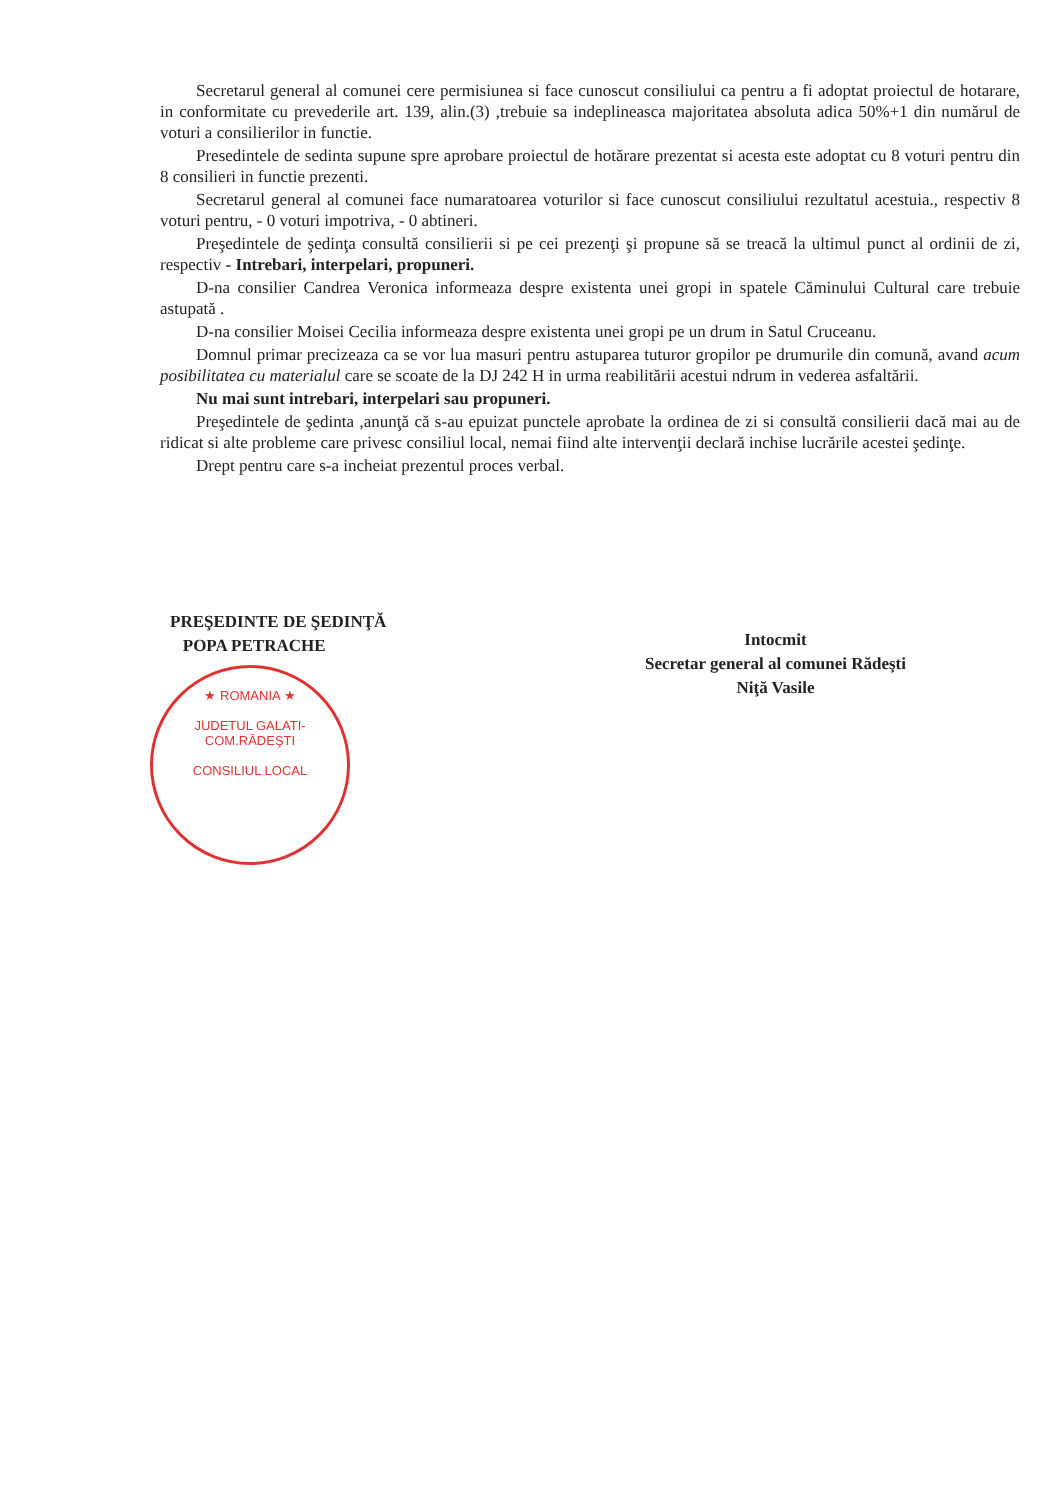Secretarul general al comunei cere permisiunea si face cunoscut consiliului ca pentru a fi adoptat proiectul de hotarare, in conformitate cu prevederile art. 139, alin.(3) ,trebuie sa indeplineasca majoritatea absoluta adica 50%+1 din numărul de voturi a consilierilor in functie.
Presedintele de sedinta supune spre aprobare proiectul de hotărare prezentat si acesta este adoptat cu 8 voturi pentru din 8 consilieri in functie prezenti.
Secretarul general al comunei face numaratoarea voturilor si face cunoscut consiliului rezultatul acestuia., respectiv 8 voturi pentru, - 0 voturi impotriva, - 0 abtineri.
Preşedintele de şedinţa consultă consilierii si pe cei prezenţi şi propune să se treacă la ultimul punct al ordinii de zi, respectiv - Intrebari, interpelari, propuneri.
D-na consilier Candrea Veronica informeaza despre existenta unei gropi in spatele Căminului Cultural care trebuie astupată .
D-na consilier Moisei Cecilia informeaza despre existenta unei gropi pe un drum in Satul Cruceanu.
Domnul primar precizeaza ca se vor lua masuri pentru astuparea tuturor gropilor pe drumurile din comună, avand acum posibilitatea cu materialul care se scoate de la DJ 242 H in urma reabilitării acestui ndrum in vederea asfaltării.
Nu mai sunt intrebari, interpelari sau propuneri.
Preşedintele de şedinta ,anunţă că s-au epuizat punctele aprobate la ordinea de zi si consultă consilierii dacă mai au de ridicat si alte probleme care privesc consiliul local, nemai fiind alte intervenţii declară inchise lucrările acestei şedinţe.
Drept pentru care s-a incheiat prezentul proces verbal.
PREŞEDINTE DE ŞEDINŢĂ
POPA PETRACHE
Intocmit
Secretar general al comunei Rădeşti
Niţă Vasile
★ ROMANIA ★
JUDETUL GALATI-COM.RĂDEŞTI
CONSILIUL LOCAL